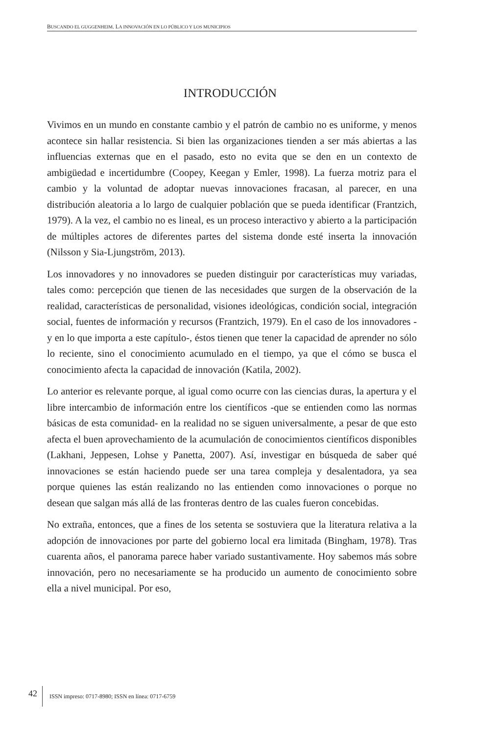BUSCANDO EL GUGGENHEIM. LA INNOVACIÓN EN LO PÚBLICO Y LOS MUNICIPIOS
INTRODUCCIÓN
Vivimos en un mundo en constante cambio y el patrón de cambio no es uniforme, y menos acontece sin hallar resistencia. Si bien las organizaciones tienden a ser más abiertas a las influencias externas que en el pasado, esto no evita que se den en un contexto de ambigüedad e incertidumbre (Coopey, Keegan y Emler, 1998). La fuerza motriz para el cambio y la voluntad de adoptar nuevas innovaciones fracasan, al parecer, en una distribución aleatoria a lo largo de cualquier población que se pueda identificar (Frantzich, 1979). A la vez, el cambio no es lineal, es un proceso interactivo y abierto a la participación de múltiples actores de diferentes partes del sistema donde esté inserta la innovación (Nilsson y Sia-Ljungström, 2013).
Los innovadores y no innovadores se pueden distinguir por características muy variadas, tales como: percepción que tienen de las necesidades que surgen de la observación de la realidad, características de personalidad, visiones ideológicas, condición social, integración social, fuentes de información y recursos (Frantzich, 1979). En el caso de los innovadores -y en lo que importa a este capítulo-, éstos tienen que tener la capacidad de aprender no sólo lo reciente, sino el conocimiento acumulado en el tiempo, ya que el cómo se busca el conocimiento afecta la capacidad de innovación (Katila, 2002).
Lo anterior es relevante porque, al igual como ocurre con las ciencias duras, la apertura y el libre intercambio de información entre los científicos -que se entienden como las normas básicas de esta comunidad- en la realidad no se siguen universalmente, a pesar de que esto afecta el buen aprovechamiento de la acumulación de conocimientos científicos disponibles (Lakhani, Jeppesen, Lohse y Panetta, 2007). Así, investigar en búsqueda de saber qué innovaciones se están haciendo puede ser una tarea compleja y desalentadora, ya sea porque quienes las están realizando no las entienden como innovaciones o porque no desean que salgan más allá de las fronteras dentro de las cuales fueron concebidas.
No extraña, entonces, que a fines de los setenta se sostuviera que la literatura relativa a la adopción de innovaciones por parte del gobierno local era limitada (Bingham, 1978). Tras cuarenta años, el panorama parece haber variado sustantivamente. Hoy sabemos más sobre innovación, pero no necesariamente se ha producido un aumento de conocimiento sobre ella a nivel municipal. Por eso,
42 ISSN impreso: 0717-8980; ISSN en línea: 0717-6759